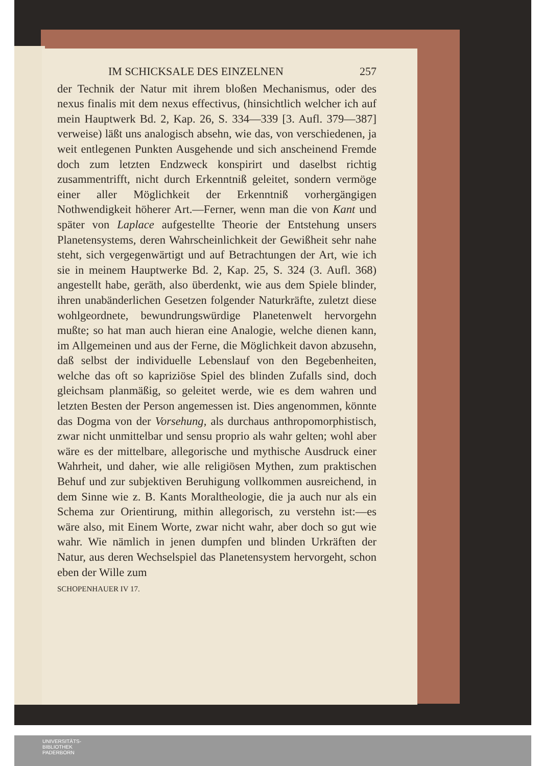IM SCHICKSALE DES EINZELNEN 257
der Technik der Natur mit ihrem bloßen Mechanismus, oder des nexus finalis mit dem nexus effectivus, (hinsichtlich welcher ich auf mein Hauptwerk Bd. 2, Kap. 26, S. 334—339 [3. Aufl. 379—387] verweise) läßt uns analogisch absehn, wie das, von verschiedenen, ja weit entlegenen Punkten Ausgehende und sich anscheinend Fremde doch zum letzten Endzweck konspirirt und daselbst richtig zusammentrifft, nicht durch Erkenntniß geleitet, sondern vermöge einer aller Möglichkeit der Erkenntniß vorhergängigen Nothwendigkeit höherer Art.—Ferner, wenn man die von Kant und später von Laplace aufgestellte Theorie der Entstehung unsers Planetensystems, deren Wahrscheinlichkeit der Gewißheit sehr nahe steht, sich vergegenwärtigt und auf Betrachtungen der Art, wie ich sie in meinem Hauptwerke Bd. 2, Kap. 25, S. 324 (3. Aufl. 368) angestellt habe, geräth, also überdenkt, wie aus dem Spiele blinder, ihren unabänderlichen Gesetzen folgender Naturkräfte, zuletzt diese wohlgeordnete, bewundrungswürdige Planetenwelt hervorgehn mußte; so hat man auch hieran eine Analogie, welche dienen kann, im Allgemeinen und aus der Ferne, die Möglichkeit davon abzusehn, daß selbst der individuelle Lebenslauf von den Begebenheiten, welche das oft so kapriziöse Spiel des blinden Zufalls sind, doch gleichsam planmäßig, so geleitet werde, wie es dem wahren und letzten Besten der Person angemessen ist. Dies angenommen, könnte das Dogma von der Vorsehung, als durchaus anthropomorphistisch, zwar nicht unmittelbar und sensu proprio als wahr gelten; wohl aber wäre es der mittelbare, allegorische und mythische Ausdruck einer Wahrheit, und daher, wie alle religiösen Mythen, zum praktischen Behuf und zur subjektiven Beruhigung vollkommen ausreichend, in dem Sinne wie z. B. Kants Moraltheologie, die ja auch nur als ein Schema zur Orientirung, mithin allegorisch, zu verstehn ist:—es wäre also, mit Einem Worte, zwar nicht wahr, aber doch so gut wie wahr. Wie nämlich in jenen dumpfen und blinden Urkräften der Natur, aus deren Wechselspiel das Planetensystem hervorgeht, schon eben der Wille zum
SCHOPENHAUER IV 17.
UNIVERSITÄTS-
BIBLIOTHEK
PADERBORN